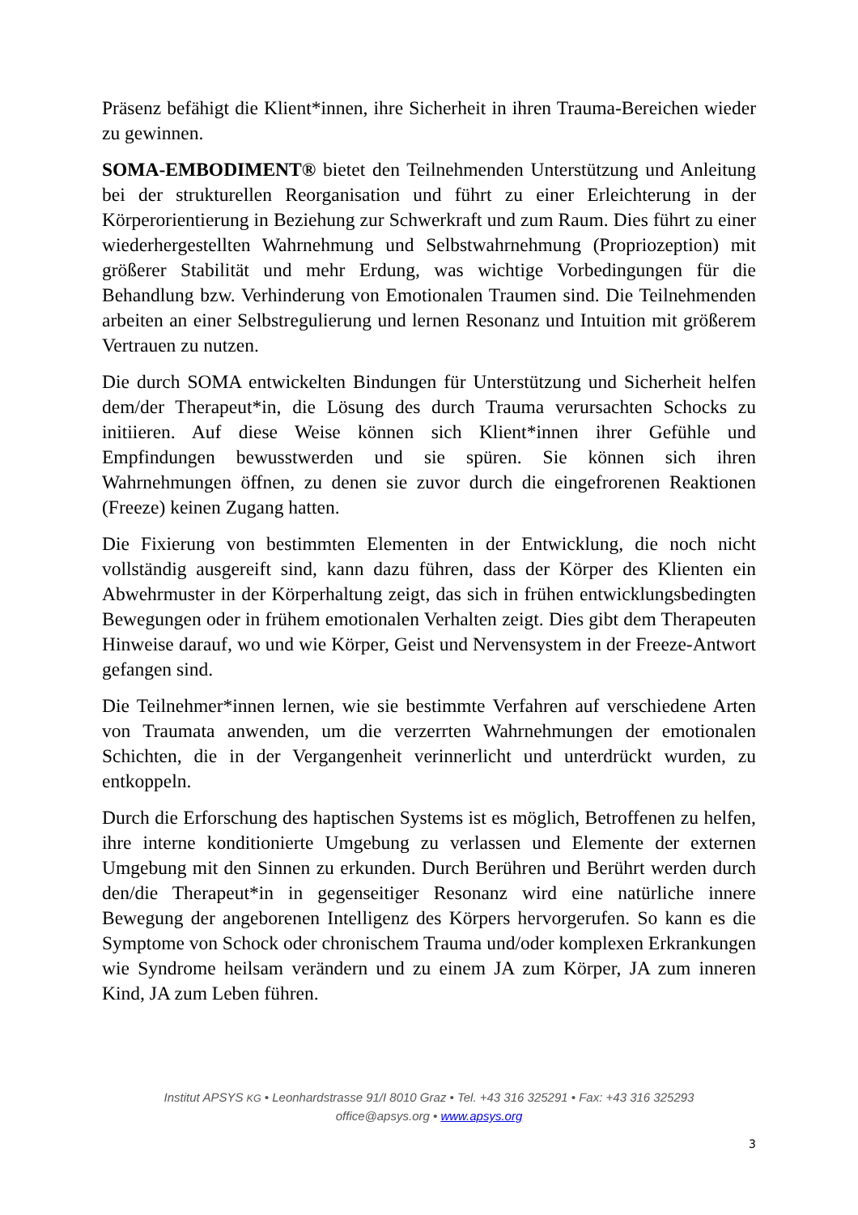Präsenz befähigt die Klient*innen, ihre Sicherheit in ihren Trauma-Bereichen wieder zu gewinnen.
SOMA-EMBODIMENT® bietet den Teilnehmenden Unterstützung und Anleitung bei der strukturellen Reorganisation und führt zu einer Erleichterung in der Körperorientierung in Beziehung zur Schwerkraft und zum Raum. Dies führt zu einer wiederhergestellten Wahrnehmung und Selbstwahrnehmung (Propriozeption) mit größerer Stabilität und mehr Erdung, was wichtige Vorbedingungen für die Behandlung bzw. Verhinderung von Emotionalen Traumen sind. Die Teilnehmenden arbeiten an einer Selbstregulierung und lernen Resonanz und Intuition mit größerem Vertrauen zu nutzen.
Die durch SOMA entwickelten Bindungen für Unterstützung und Sicherheit helfen dem/der Therapeut*in, die Lösung des durch Trauma verursachten Schocks zu initiieren. Auf diese Weise können sich Klient*innen ihrer Gefühle und Empfindungen bewusstwerden und sie spüren. Sie können sich ihren Wahrnehmungen öffnen, zu denen sie zuvor durch die eingefrorenen Reaktionen (Freeze) keinen Zugang hatten.
Die Fixierung von bestimmten Elementen in der Entwicklung, die noch nicht vollständig ausgereift sind, kann dazu führen, dass der Körper des Klienten ein Abwehrmuster in der Körperhaltung zeigt, das sich in frühen entwicklungsbedingten Bewegungen oder in frühem emotionalen Verhalten zeigt. Dies gibt dem Therapeuten Hinweise darauf, wo und wie Körper, Geist und Nervensystem in der Freeze-Antwort gefangen sind.
Die Teilnehmer*innen lernen, wie sie bestimmte Verfahren auf verschiedene Arten von Traumata anwenden, um die verzerrten Wahrnehmungen der emotionalen Schichten, die in der Vergangenheit verinnerlicht und unterdrückt wurden, zu entkoppeln.
Durch die Erforschung des haptischen Systems ist es möglich, Betroffenen zu helfen, ihre interne konditionierte Umgebung zu verlassen und Elemente der externen Umgebung mit den Sinnen zu erkunden. Durch Berühren und Berührt werden durch den/die Therapeut*in in gegenseitiger Resonanz wird eine natürliche innere Bewegung der angeborenen Intelligenz des Körpers hervorgerufen. So kann es die Symptome von Schock oder chronischem Trauma und/oder komplexen Erkrankungen wie Syndrome heilsam verändern und zu einem JA zum Körper, JA zum inneren Kind, JA zum Leben führen.
Institut APSYS KG • Leonhardstrasse 91/I 8010 Graz • Tel. +43 316 325291 • Fax: +43 316 325293
office@apsys.org • www.apsys.org
3